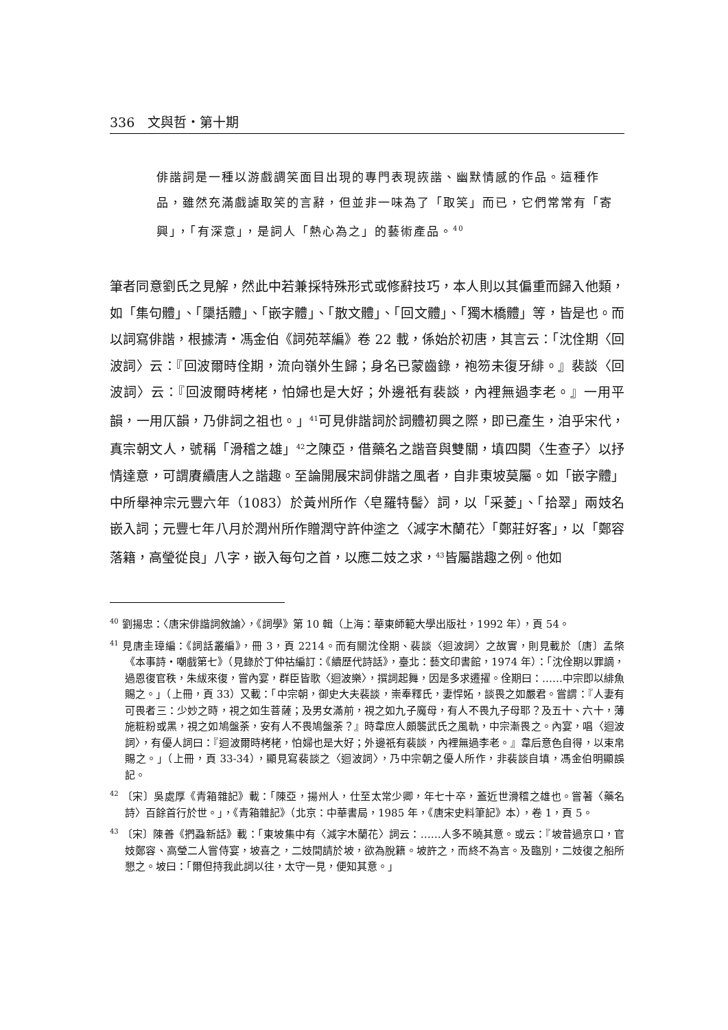336　文與哲・第十期
俳諧詞是一種以游戲調笑面目出現的專門表現詼諧、幽默情感的作品。這種作品，雖然充滿戲謔取笑的言辭，但並非一味為了「取笑」而已，它們常常有「寄興」，「有深意」，是詞人「熱心為之」的藝術產品。<sup>40</sup>
筆者同意劉氏之見解，然此中若兼採特殊形式或修辭技巧，本人則以其偏重而歸入他類，如「集句體」、「櫽括體」、「嵌字體」、「散文體」、「回文體」、「獨木橋體」等，皆是也。而以詞寫俳諧，根據清・馮金伯《詞苑萃編》卷 22 載，係始於初唐，其言云：「沈佺期〈回波詞〉云：『回波爾時佺期，流向嶺外生歸；身名已蒙齒錄，袍笏未復牙緋。』裴談〈回波詞〉云：『回波爾時栲栳，怕婦也是大好；外邊祇有裴談，內裡無過李老。』一用平韻，一用仄韻，乃俳詞之祖也。」<sup>41</sup>可見俳諧詞於詞體初興之際，即已產生，洎乎宋代，真宗朝文人，號稱「滑稽之雄」<sup>42</sup>之陳亞，借藥名之諧音與雙關，填四闋〈生查子〉以抒情達意，可謂賡續唐人之諧趣。至論開展宋詞俳諧之風者，自非東坡莫屬。如「嵌字體」中所舉神宗元豐六年（1083）於黃州所作〈皂羅特髻〉詞，以「采菱」、「拾翠」兩妓名嵌入詞；元豐七年八月於潤州所作贈潤守許仲塗之〈減字木蘭花〉「鄭莊好客」，以「鄭容落籍，高瑩從良」八字，嵌入每句之首，以應二妓之求，<sup>43</sup>皆屬諧趣之例。他如
<sup>40</sup> 劉揚忠：〈唐宋俳諧詞敘論〉，《詞學》第 10 輯（上海：華東師範大學出版社，1992 年），頁 54。
<sup>41</sup> 見唐圭璋編：《詞話叢編》，冊 3，頁 2214。而有關沈佺期、裴談〈迴波詞〉之故實，則見載於〔唐〕孟棨《本事詩・嘲戲第七》（見錄於丁仲祜編訂：《續歷代詩話》，臺北：藝文印書館，1974 年）：「沈佺期以罪謫，過恩復官秩，朱紱來復，嘗內宴，群臣皆歌〈迴波樂〉，撰詞起舞，因是多求遷擢。佺期曰：……中宗即以緋魚賜之。」（上冊，頁 33）又載：「中宗朝，御史大夫裴談，崇奉釋氏，妻悍妬，談畏之如嚴君。嘗謂：『人妻有可畏者三：少妙之時，視之如生菩薩；及男女滿前，視之如九子魔母，有人不畏九子母耶？及五十、六十，薄施粧粉或黑，視之如鳩盤荼，安有人不畏鳩盤荼？』時韋庶人頗襲武氏之風軌，中宗漸畏之。內宴，唱〈迴波詞〉，有優人詞曰：『迴波爾時栲栳，怕婦也是大好；外邊祇有裴談，內裡無過李老。』韋后意色自得，以束帛賜之。」（上冊，頁 33-34），顯見寫裴談之〈迴波詞〉，乃中宗朝之優人所作，非裴談自填，馮金伯明顯誤記。
<sup>42</sup> 〔宋〕吳處厚《青箱雜記》載：「陳亞，揚州人，仕至太常少卿，年七十卒，蓋近世滑稽之雄也。嘗著〈藥名詩〉百餘首行於世。」，《青箱雜記》（北京：中華書局，1985 年，《唐宋史料筆記》本），卷 1，頁 5。
<sup>43</sup> 〔宋〕陳善《捫蝨新話》載：「東坡集中有〈減字木蘭花〉詞云：……人多不曉其意。或云：『坡昔過京口，官妓鄭容、高瑩二人嘗侍宴，坡喜之，二妓間請於坡，欲為脫籍。坡許之，而終不為言。及臨別，二妓復之船所懇之。坡曰：「爾但持我此詞以往，太守一見，便知其意。」